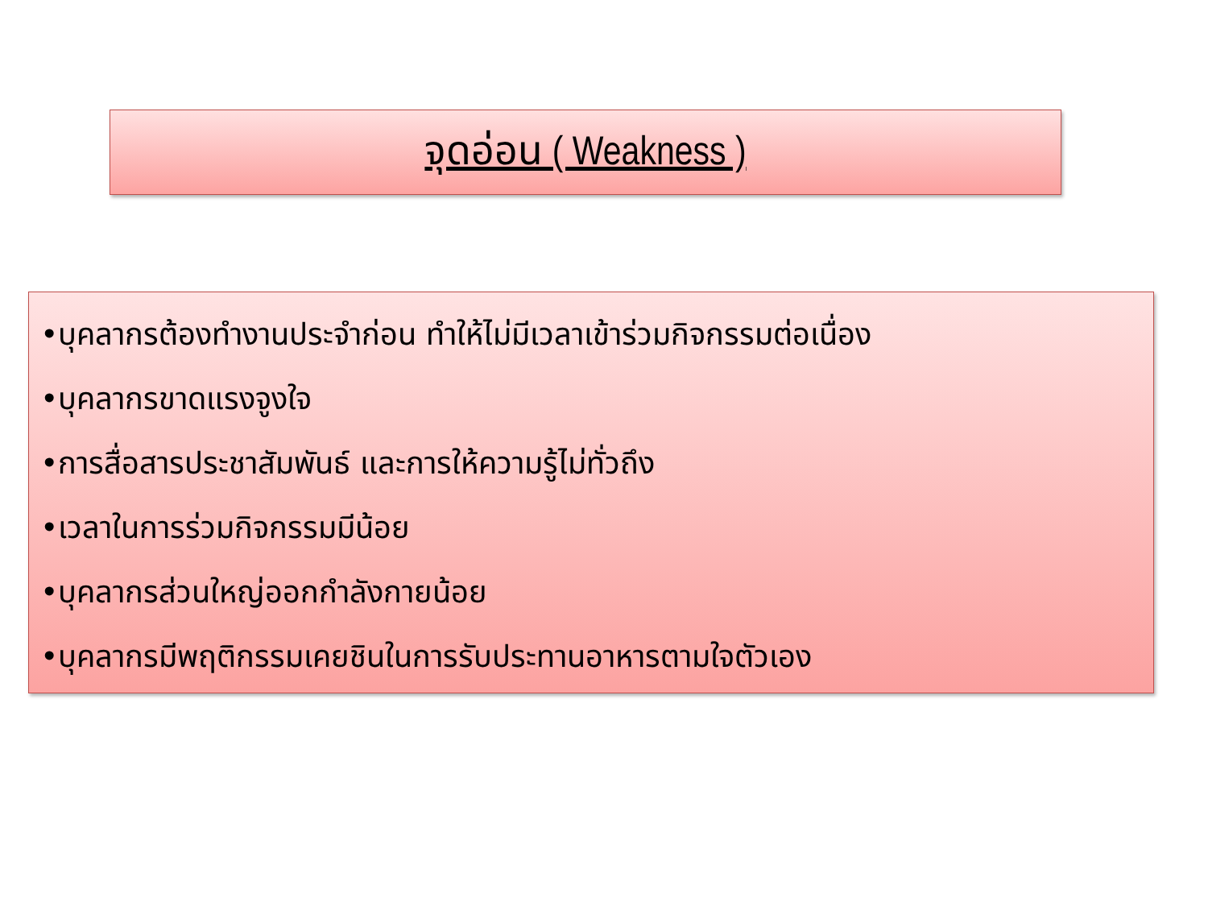จุดอ่อน ( Weakness )
•บุคลากรต้องทำงานประจำก่อน ทำให้ไม่มีเวลาเข้าร่วมกิจกรรมต่อเนื่อง
•บุคลากรขาดแรงจูงใจ
•การสื่อสารประชาสัมพันธ์ และการให้ความรู้ไม่ทั่วถึง
•เวลาในการร่วมกิจกรรมมีน้อย
•บุคลากรส่วนใหญ่ออกกำลังกายน้อย
•บุคลากรมีพฤติกรรมเคยชินในการรับประทานอาหารตามใจตัวเอง